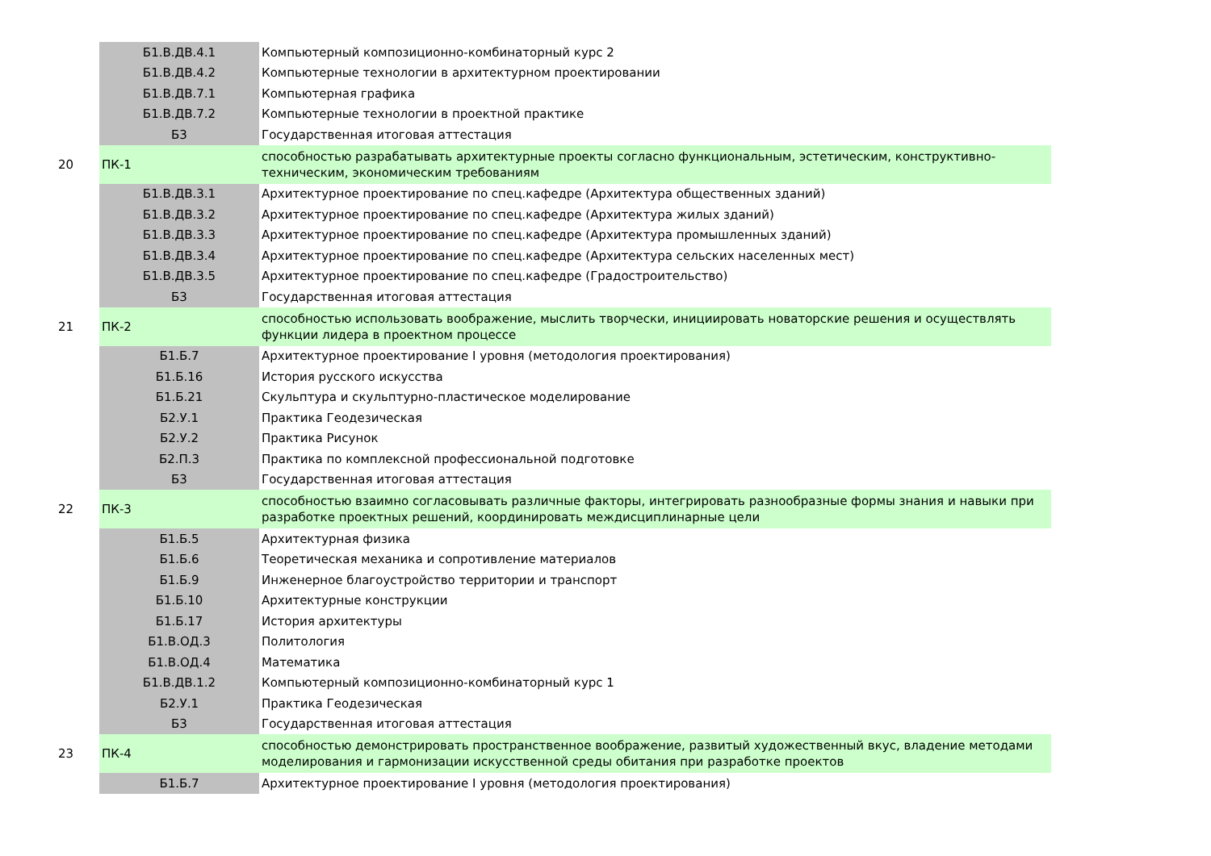| | Б1.В.ДВ.4.1 | Компьютерный композиционно-комбинаторный курс 2 |
| | Б1.В.ДВ.4.2 | Компьютерные технологии в архитектурном проектировании |
| | Б1.В.ДВ.7.1 | Компьютерная графика |
| | Б1.В.ДВ.7.2 | Компьютерные технологии в проектной практике |
| | Б3 | Государственная итоговая аттестация |
| 20 | ПК-1 | способностью разрабатывать архитектурные проекты согласно функциональным, эстетическим, конструктивно-техническим, экономическим требованиям |
| | Б1.В.ДВ.3.1 | Архитектурное проектирование по спец.кафедре (Архитектура общественных зданий) |
| | Б1.В.ДВ.3.2 | Архитектурное проектирование по спец.кафедре (Архитектура жилых зданий) |
| | Б1.В.ДВ.3.3 | Архитектурное проектирование по спец.кафедре (Архитектура промышленных зданий) |
| | Б1.В.ДВ.3.4 | Архитектурное проектирование по спец.кафедре (Архитектура сельских населенных мест) |
| | Б1.В.ДВ.3.5 | Архитектурное проектирование по спец.кафедре (Градостроительство) |
| | Б3 | Государственная итоговая аттестация |
| 21 | ПК-2 | способностью использовать воображение, мыслить творчески, инициировать новаторские решения и осуществлять функции лидера в проектном процессе |
| | Б1.Б.7 | Архитектурное проектирование I уровня (методология проектирования) |
| | Б1.Б.16 | История русского искусства |
| | Б1.Б.21 | Скульптура и скульптурно-пластическое моделирование |
| | Б2.У.1 | Практика Геодезическая |
| | Б2.У.2 | Практика Рисунок |
| | Б2.П.3 | Практика по комплексной профессиональной подготовке |
| | Б3 | Государственная итоговая аттестация |
| 22 | ПК-3 | способностью взаимно согласовывать различные факторы, интегрировать разнообразные формы знания и навыки при разработке проектных решений, координировать междисциплинарные цели |
| | Б1.Б.5 | Архитектурная физика |
| | Б1.Б.6 | Теоретическая механика и сопротивление материалов |
| | Б1.Б.9 | Инженерное благоустройство территории и транспорт |
| | Б1.Б.10 | Архитектурные конструкции |
| | Б1.Б.17 | История архитектуры |
| | Б1.В.ОД.3 | Политология |
| | Б1.В.ОД.4 | Математика |
| | Б1.В.ДВ.1.2 | Компьютерный композиционно-комбинаторный курс 1 |
| | Б2.У.1 | Практика Геодезическая |
| | Б3 | Государственная итоговая аттестация |
| 23 | ПК-4 | способностью демонстрировать пространственное воображение, развитый художественный вкус, владение методами моделирования и гармонизации искусственной среды обитания при разработке проектов |
| | Б1.Б.7 | Архитектурное проектирование I уровня (методология проектирования) |